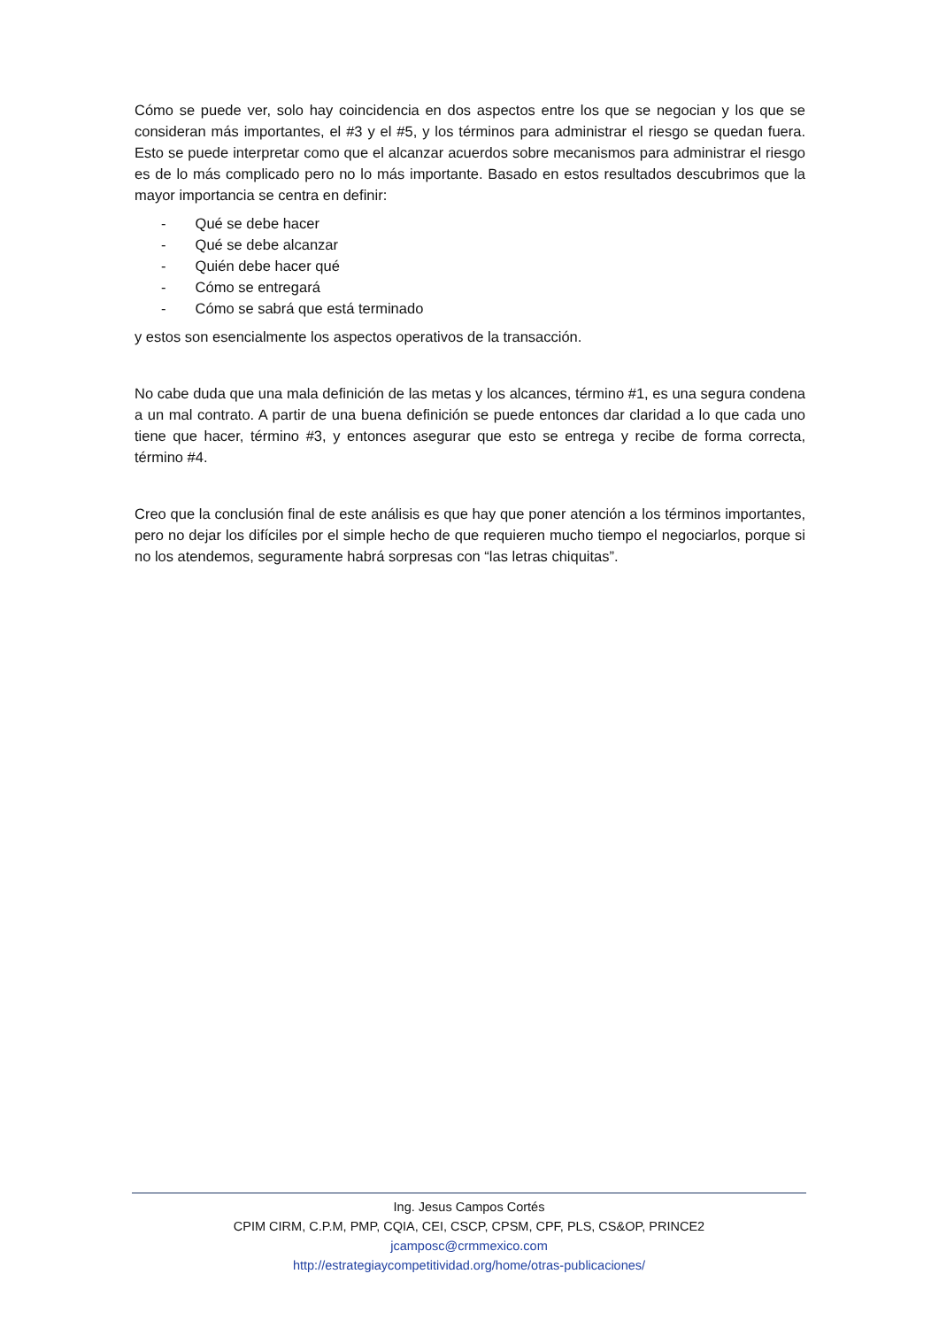Cómo se puede ver, solo hay coincidencia en dos aspectos entre los que se negocian y los que se consideran más importantes, el #3 y el #5, y los términos para administrar el riesgo se quedan fuera. Esto se puede interpretar como que el alcanzar acuerdos sobre mecanismos para administrar el riesgo es de lo más complicado pero no lo más importante. Basado en estos resultados descubrimos que la mayor importancia se centra en definir:
- Qué se debe hacer
- Qué se debe alcanzar
- Quién debe hacer qué
- Cómo se entregará
- Cómo se sabrá que está terminado
y estos son esencialmente los aspectos operativos de la transacción.
No cabe duda que una mala definición de las metas y los alcances, término #1, es una segura condena a un mal contrato. A partir de una buena definición se puede entonces dar claridad a lo que cada uno tiene que hacer, término #3, y entonces asegurar que esto se entrega y recibe de forma correcta, término #4.
Creo que la conclusión final de este análisis es que hay que poner atención a los términos importantes, pero no dejar los difíciles por el simple hecho de que requieren mucho tiempo el negociarlos, porque si no los atendemos, seguramente habrá sorpresas con “las letras chiquitas”.
Ing. Jesus Campos Cortés
CPIM CIRM, C.P.M, PMP, CQIA, CEI, CSCP, CPSM, CPF, PLS, CS&OP, PRINCE2
jcamposc@crmmexico.com
http://estrategiaycompetitividad.org/home/otras-publicaciones/